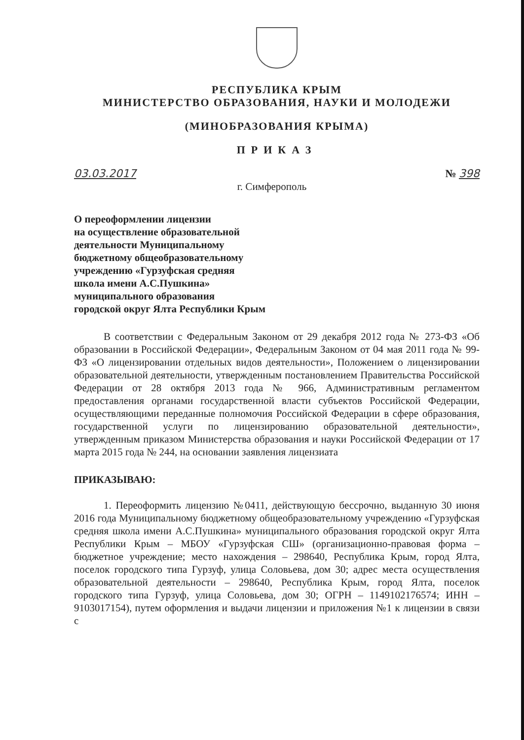РЕСПУБЛИКА КРЫМ
МИНИСТЕРСТВО ОБРАЗОВАНИЯ, НАУКИ И МОЛОДЕЖИ
(МИНОБРАЗОВАНИЯ КРЫМА)
ПРИКАЗ
03.03.2017 № 398
г. Симферополь
О переоформлении лицензии
на осуществление образовательной
деятельности Муниципальному
бюджетному общеобразовательному
учреждению «Гурзуфская средняя
школа имени А.С.Пушкина»
муниципального образования
городской округ Ялта Республики Крым
В соответствии с Федеральным Законом от 29 декабря 2012 года № 273-ФЗ «Об образовании в Российской Федерации», Федеральным Законом от 04 мая 2011 года № 99-ФЗ «О лицензировании отдельных видов деятельности», Положением о лицензировании образовательной деятельности, утвержденным постановлением Правительства Российской Федерации от 28 октября 2013 года № 966, Административным регламентом предоставления органами государственной власти субъектов Российской Федерации, осуществляющими переданные полномочия Российской Федерации в сфере образования, государственной услуги по лицензированию образовательной деятельности», утвержденным приказом Министерства образования и науки Российской Федерации от 17 марта 2015 года № 244, на основании заявления лицензиата
ПРИКАЗЫВАЮ:
1. Переоформить лицензию №0411, действующую бессрочно, выданную 30 июня 2016 года Муниципальному бюджетному общеобразовательному учреждению «Гурзуфская средняя школа имени А.С.Пушкина» муниципального образования городской округ Ялта Республики Крым – МБОУ «Гурзуфская СШ» (организационно-правовая форма – бюджетное учреждение; место нахождения – 298640, Республика Крым, город Ялта, поселок городского типа Гурзуф, улица Соловьева, дом 30; адрес места осуществления образовательной деятельности – 298640, Республика Крым, город Ялта, поселок городского типа Гурзуф, улица Соловьева, дом 30; ОГРН – 1149102176574; ИНН – 9103017154), путем оформления и выдачи лицензии и приложения №1 к лицензии в связи с